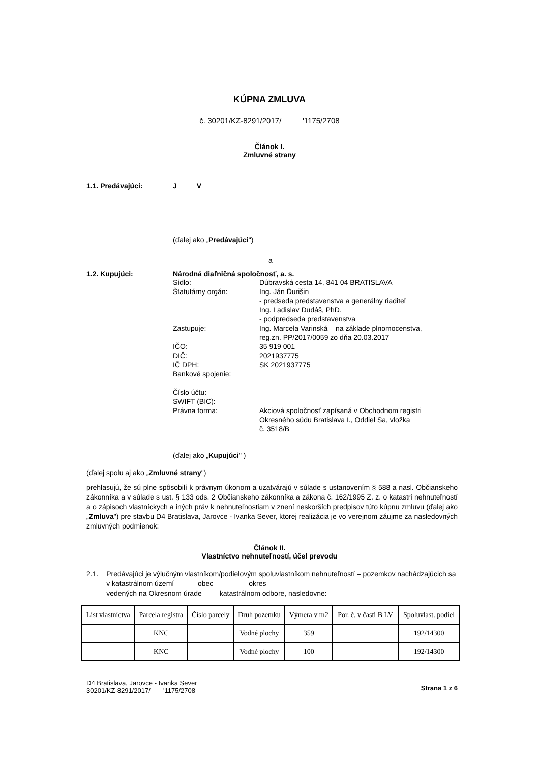KÚPNA ZMLUVA
č. 30201/KZ-8291/2017/ '1175/2708
Článok I.
Zmluvné strany
1.1. Predávajúci: J V
(ďalej ako „Predávajúci")
a
1.2. Kupujúci: Národná diaľničná spoločnosť, a. s.
Sídlo: Dúbravská cesta 14, 841 04 BRATISLAVA
Štatutárny orgán: Ing. Ján Ďurišin
- predseda predstavenstva a generálny riaditeľ
Ing. Ladislav Dudáš, PhD.
- podpredseda predstavenstva
Zastupuje: Ing. Marcela Varinská – na základe plnomocenstva,
reg.zn. PP/2017/0059 zo dňa 20.03.2017
IČO: 35 919 001
DIČ: 2021937775
IČ DPH: SK 2021937775
Bankové spojenie:
Číslo účtu:
SWIFT (BIC):
Právna forma: Akciová spoločnosť zapísaná v Obchodnom registri
Okresného súdu Bratislava I., Oddiel Sa, vložka
č. 3518/B
(ďalej ako „Kupujúci" )
(ďalej spolu aj ako „Zmluvné strany")
prehlasujú, že sú plne spôsobilí k právnym úkonom a uzatvárajú v súlade s ustanovením § 588 a nasl. Občianskeho zákonníka a v súlade s ust. § 133 ods. 2 Občianskeho zákonníka a zákona č. 162/1995 Z. z. o katastri nehnuteľností a o zápisoch vlastníckych a iných práv k nehnuteľnostiam v znení neskorších predpisov túto kúpnu zmluvu (ďalej ako „Zmluva") pre stavbu D4 Bratislava, Jarovce - Ivanka Sever, ktorej realizácia je vo verejnom záujme za nasledovných zmluvných podmienok:
Článok II.
Vlastníctvo nehnuteľností, účel prevodu
2.1. Predávajúci je výlučným vlastníkom/podielovým spoluvlastníkom nehnuteľností – pozemkov nachádzajúcich sa v katastrálnom území obec okres
vedených na Okresnom úrade katastrálnom odbore, nasledovne:
| List vlastníctva | Parcela registra | Číslo parcely | Druh pozemku | Výmera v m2 | Por. č. v časti B LV | Spoluvlast. podiel |
| --- | --- | --- | --- | --- | --- | --- |
| | KNC | | Vodné plochy | 359 | | 192/14300 |
| | KNC | | Vodné plochy | 100 | | 192/14300 |
D4 Bratislava, Jarovce - Ivanka Sever
30201/KZ-8291/2017/ '1175/2708
Strana 1 z 6